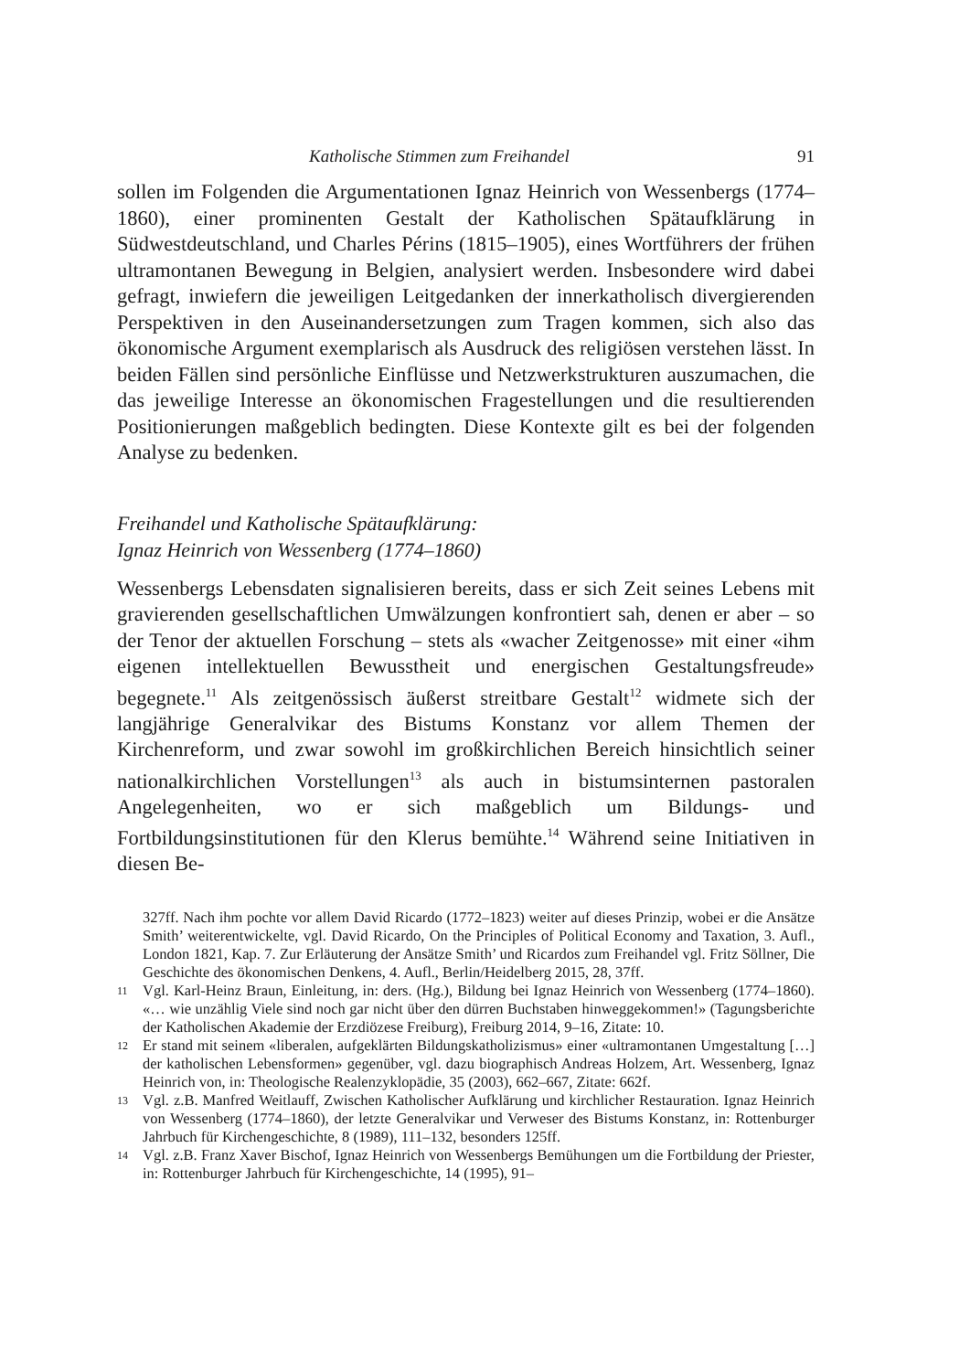Katholische Stimmen zum Freihandel 91
sollen im Folgenden die Argumentationen Ignaz Heinrich von Wessenbergs (1774–1860), einer prominenten Gestalt der Katholischen Spätaufklärung in Südwestdeutschland, und Charles Périns (1815–1905), eines Wortführers der frühen ultramontanen Bewegung in Belgien, analysiert werden. Insbesondere wird dabei gefragt, inwiefern die jeweiligen Leitgedanken der innerkatholisch divergierenden Perspektiven in den Auseinandersetzungen zum Tragen kommen, sich also das ökonomische Argument exemplarisch als Ausdruck des religiösen verstehen lässt. In beiden Fällen sind persönliche Einflüsse und Netzwerkstrukturen auszumachen, die das jeweilige Interesse an ökonomischen Fragestellungen und die resultierenden Positionierungen maßgeblich bedingten. Diese Kontexte gilt es bei der folgenden Analyse zu bedenken.
Freihandel und Katholische Spätaufklärung:
Ignaz Heinrich von Wessenberg (1774–1860)
Wessenbergs Lebensdaten signalisieren bereits, dass er sich Zeit seines Lebens mit gravierenden gesellschaftlichen Umwälzungen konfrontiert sah, denen er aber – so der Tenor der aktuellen Forschung – stets als «wacher Zeitgenosse» mit einer «ihm eigenen intellektuellen Bewusstheit und energischen Gestaltungsfreude» begegnete.<sup>11</sup> Als zeitgenössisch äußerst streitbare Gestalt<sup>12</sup> widmete sich der langjährige Generalvikar des Bistums Konstanz vor allem Themen der Kirchenreform, und zwar sowohl im großkirchlichen Bereich hinsichtlich seiner nationalkirchlichen Vorstellungen<sup>13</sup> als auch in bistumsinternen pastoralen Angelegenheiten, wo er sich maßgeblich um Bildungs- und Fortbildungsinstitutionen für den Klerus bemühte.<sup>14</sup> Während seine Initiativen in diesen Be-
327ff. Nach ihm pochte vor allem David Ricardo (1772–1823) weiter auf dieses Prinzip, wobei er die Ansätze Smith’ weiterentwickelte, vgl. David Ricardo, On the Principles of Political Economy and Taxation, 3. Aufl., London 1821, Kap. 7. Zur Erläuterung der Ansätze Smith’ und Ricardos zum Freihandel vgl. Fritz Söllner, Die Geschichte des ökonomischen Denkens, 4. Aufl., Berlin/Heidelberg 2015, 28, 37ff.
11 Vgl. Karl-Heinz Braun, Einleitung, in: ders. (Hg.), Bildung bei Ignaz Heinrich von Wessenberg (1774–1860). «… wie unzählig Viele sind noch gar nicht über den dürren Buchstaben hinweggekommen!» (Tagungsberichte der Katholischen Akademie der Erzdiözese Freiburg), Freiburg 2014, 9–16, Zitate: 10.
12 Er stand mit seinem «liberalen, aufgeklärten Bildungskatholizismus» einer «ultramontanen Umgestaltung […] der katholischen Lebensformen» gegenüber, vgl. dazu biographisch Andreas Holzem, Art. Wessenberg, Ignaz Heinrich von, in: Theologische Realenzyklopädie, 35 (2003), 662–667, Zitate: 662f.
13 Vgl. z.B. Manfred Weitlauff, Zwischen Katholischer Aufklärung und kirchlicher Restauration. Ignaz Heinrich von Wessenberg (1774–1860), der letzte Generalvikar und Verweser des Bistums Konstanz, in: Rottenburger Jahrbuch für Kirchengeschichte, 8 (1989), 111–132, besonders 125ff.
14 Vgl. z.B. Franz Xaver Bischof, Ignaz Heinrich von Wessenbergs Bemühungen um die Fortbildung der Priester, in: Rottenburger Jahrbuch für Kirchengeschichte, 14 (1995), 91–